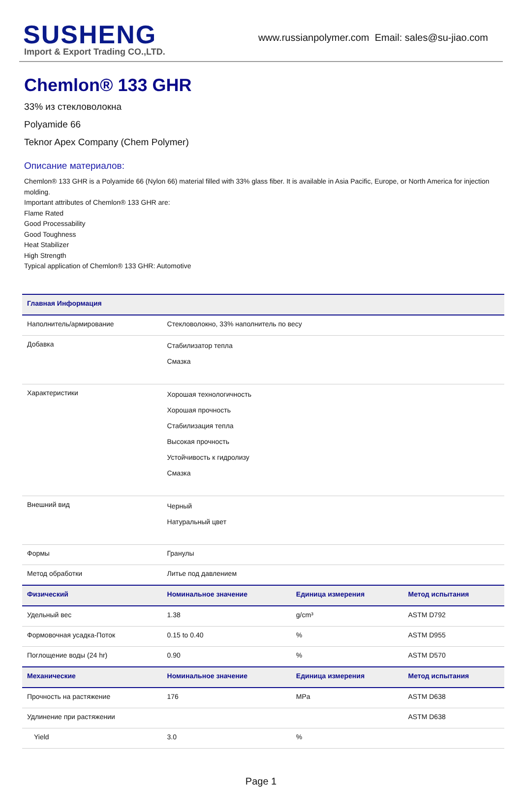SUSHENG
Import & Export Trading CO.,LTD.
www.russianpolymer.com Email: sales@su-jiao.com
Chemlon® 133 GHR
33% из стекловолокна
Polyamide 66
Teknor Apex Company (Chem Polymer)
Описание материалов:
Chemlon® 133 GHR is a Polyamide 66 (Nylon 66) material filled with 33% glass fiber. It is available in Asia Pacific, Europe, or North America for injection molding.
Important attributes of Chemlon® 133 GHR are:
Flame Rated
Good Processability
Good Toughness
Heat Stabilizer
High Strength
Typical application of Chemlon® 133 GHR: Automotive
| Главная Информация | | | |
| --- | --- | --- | --- |
| Наполнитель/армирование | Стекловолокно, 33% наполнитель по весу | | |
| Добавка | Стабилизатор тепла Смазка | | |
| Характеристики | Хорошая технологичность Хорошая прочность Стабилизация тепла Высокая прочность Устойчивость к гидролизу Смазка | | |
| Внешний вид | Черный Натуральный цвет | | |
| Формы | Гранулы | | |
| Метод обработки | Литье под давлением | | |
| Физический | Номинальное значение | Единица измерения | Метод испытания |
| Удельный вес | 1.38 | g/cm³ | ASTM D792 |
| Формовочная усадка-Поток | 0.15 to 0.40 | % | ASTM D955 |
| Поглощение воды (24 hr) | 0.90 | % | ASTM D570 |
| Механические | Номинальное значение | Единица измерения | Метод испытания |
| Прочность на растяжение | 176 | MPa | ASTM D638 |
| Удлинение при растяжении | | | ASTM D638 |
| Yield | 3.0 | % | |
Page 1